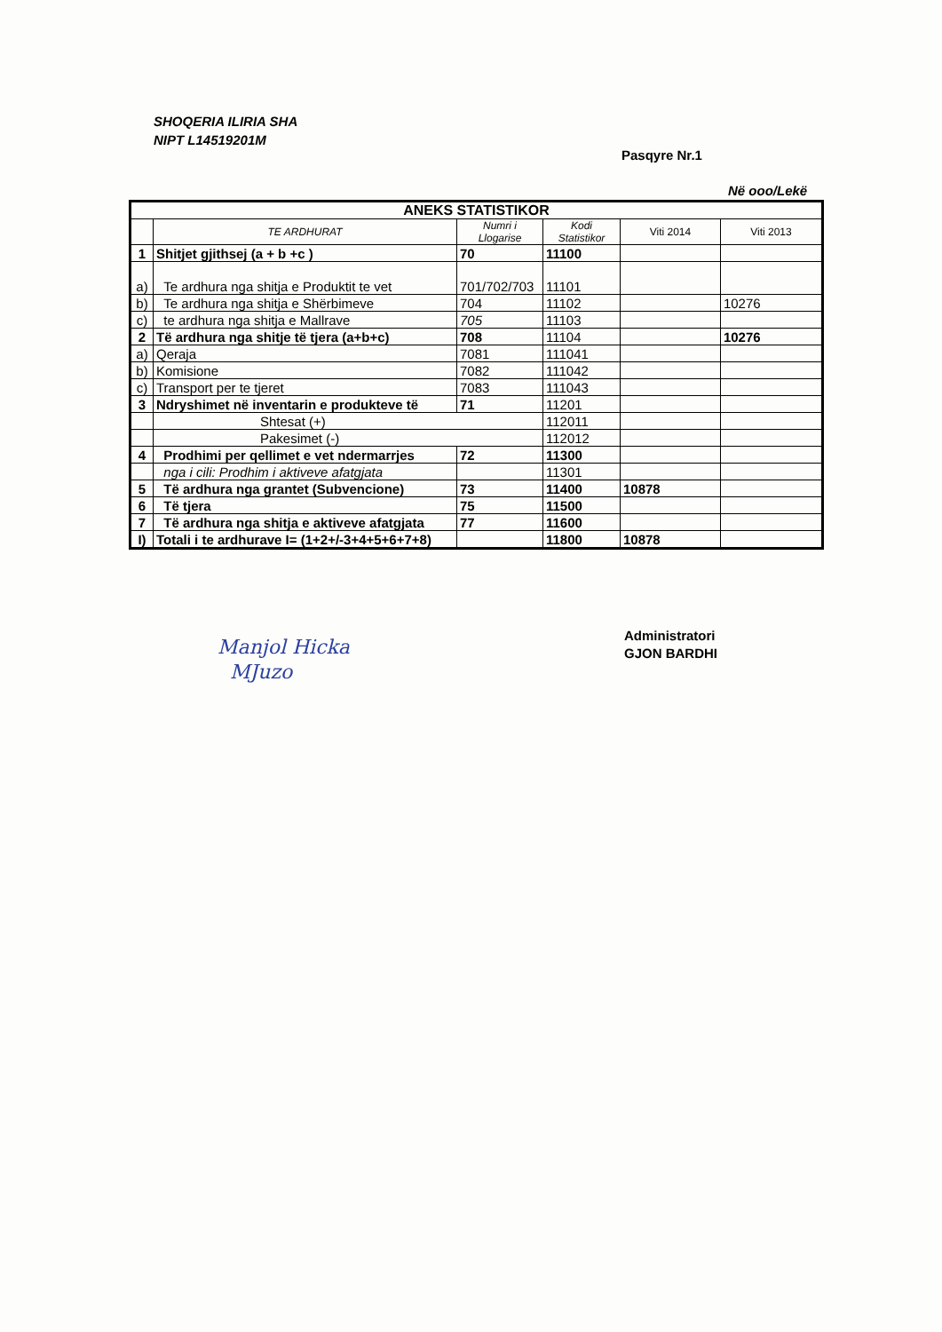SHOQERIA ILIRIA SHA
NIPT L14519201M
Pasqyre Nr.1
Në ooo/Lekë
| ANEKS STATISTIKOR | | | | | |
| --- | --- | --- | --- | --- | --- |
| | TE ARDHURAT | Numri i Llogarise | Kodi Statistikor | Viti 2014 | Viti 2013 |
| 1 | Shitjet gjithsej (a + b +c ) | 70 | 11100 | | |
| a) | Te ardhura nga shitja e Produktit te vet | 701/702/703 | 11101 | | |
| b) | Te ardhura nga shitja e Shërbimeve | 704 | 11102 | | 10276 |
| c) | te ardhura nga shitja e Mallrave | 705 | 11103 | | |
| 2 | Të ardhura nga shitje të tjera (a+b+c) | 708 | 11104 | | 10276 |
| a) | Qeraja | 7081 | 111041 | | |
| b) | Komisione | 7082 | 111042 | | |
| c) | Transport per te tjeret | 7083 | 111043 | | |
| 3 | Ndryshimet në inventarin e produkteve të | 71 | 11201 | | |
| | Shtesat (+) | | 112011 | | |
| | Pakesimet (-) | | 112012 | | |
| 4 | Prodhimi per qellimet e vet ndermarrjes | 72 | 11300 | | |
| | nga i cili: Prodhim i aktiveve afatgjata | | 11301 | | |
| 5 | Të ardhura nga grantet (Subvencione) | 73 | 11400 | 10878 | |
| 6 | Të tjera | 75 | 11500 | | |
| 7 | Të ardhura nga shitja e aktiveve afatgjata | 77 | 11600 | | |
| I) | Totali i te ardhurave I= (1+2+/-3+4+5+6+7+8) | | 11800 | 10878 | |
Manjol Hicka
MJuzo
Administratori
GJON BARDHI